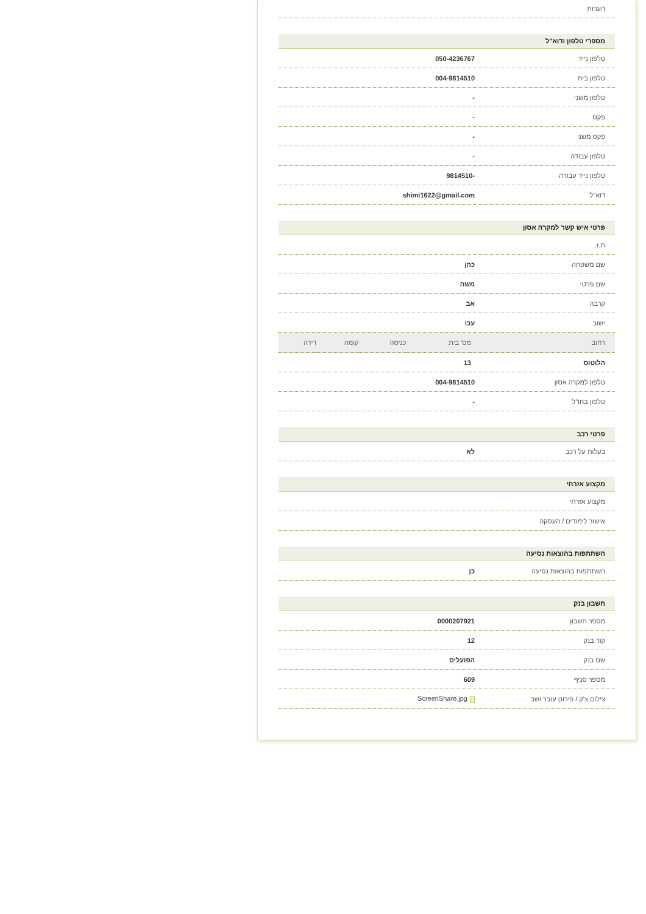| הערות | |
מספרי טלפון ודוא"ל
| טלפון נייד | 050-4236767 |
| טלפון בית | 004-9814510 |
| טלפון משני | - |
| פקס | - |
| פקס משני | - |
| טלפון עבודה | - |
| טלפון נייד עבודה | -9814510 |
| דוא"ל | shimi1622@gmail.com |
פרטי איש קשר למקרה אסון
| ת.ז. | |
| שם משפחה | כהן |
| שם פרטי | משה |
| קרבה | אב |
| ישוב | עכו |
| רחוב | מס' בית | כניסה | קומה | דירה |
| הלוטוס | 13 | | | |
| טלפון למקרה אסון | 004-9814510 |
| טלפון בחו"ל | - |
פרטי רכב
| בעלות על רכב | לא |
מקצוע אזרחי
| מקצוע אזרחי | |
| אישור לימודים / העסקה | |
השתתפות בהוצאות נסיעה
| השתתפות בהוצאות נסיעה | כן |
חשבון בנק
| מספר חשבון | 0000207921 |
| קוד בנק | 12 |
| שם בנק | הפועלים |
| מספר סניף | 609 |
| צילום צ'ק / פירוט עובר ושב | ScreenShare.jpg |